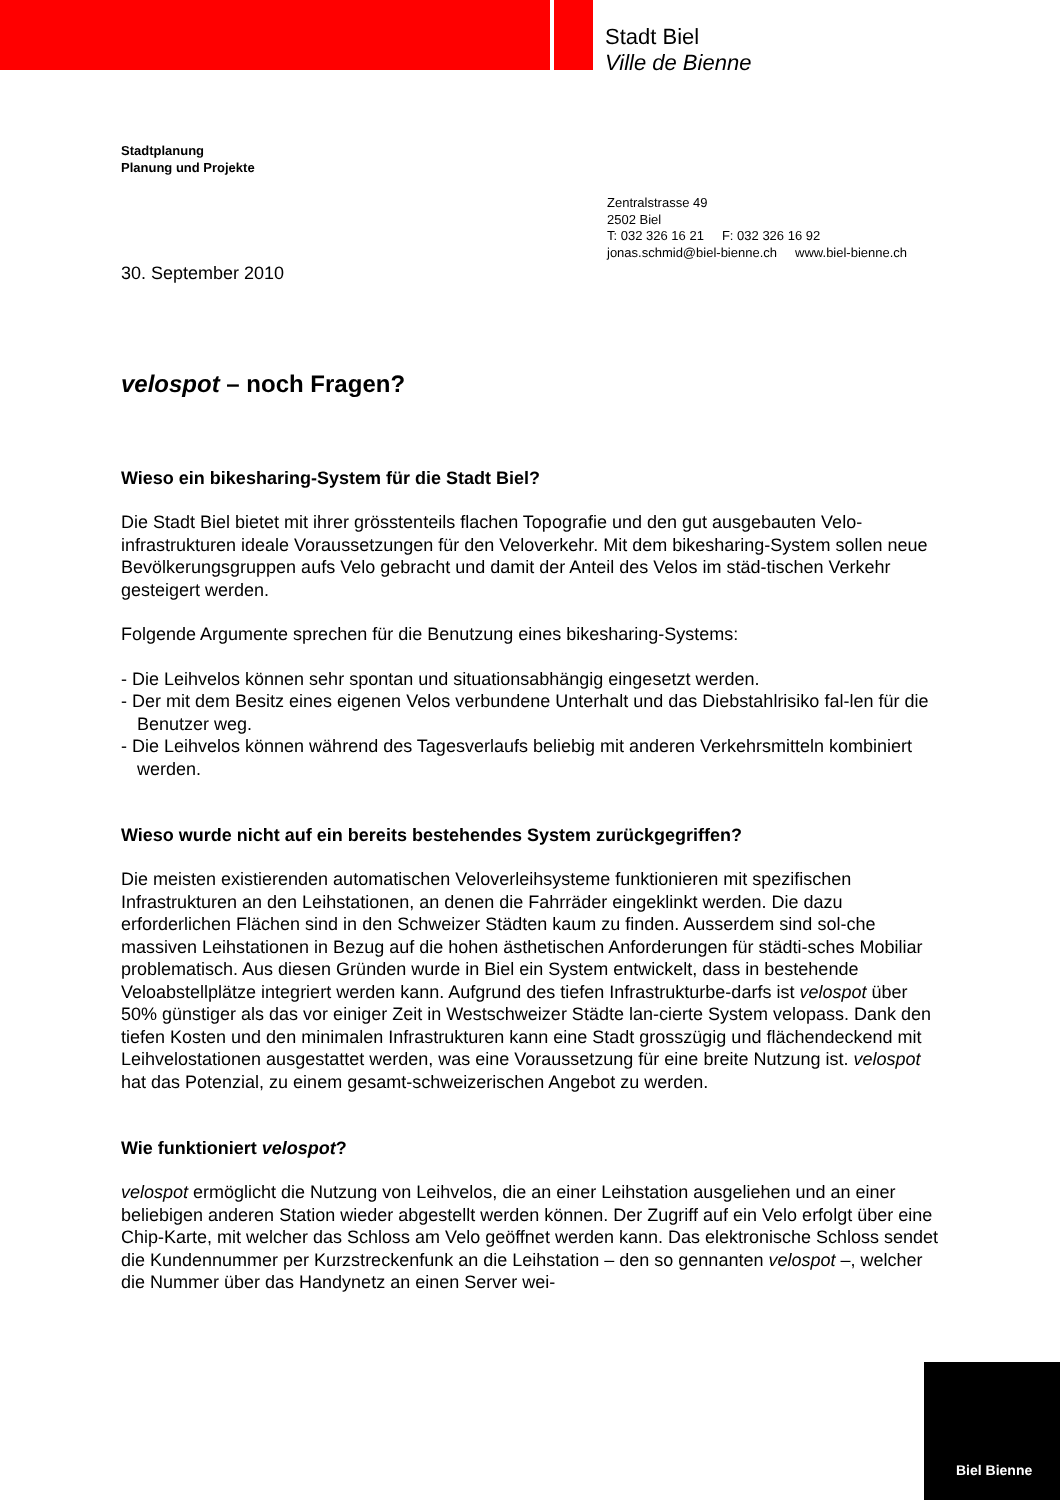Stadt Biel
Ville de Bienne
Stadtplanung
Planung und Projekte
Zentralstrasse 49
2502 Biel
T: 032 326 16 21 F: 032 326 16 92
jonas.schmid@biel-bienne.ch www.biel-bienne.ch
30. September 2010
velospot – noch Fragen?
Wieso ein bikesharing-System für die Stadt Biel?
Die Stadt Biel bietet mit ihrer grösstenteils flachen Topografie und den gut ausgebauten Velo-infrastrukturen ideale Voraussetzungen für den Veloverkehr. Mit dem bikesharing-System sollen neue Bevölkerungsgruppen aufs Velo gebracht und damit der Anteil des Velos im städ-tischen Verkehr gesteigert werden.
Folgende Argumente sprechen für die Benutzung eines bikesharing-Systems:
- Die Leihvelos können sehr spontan und situationsabhängig eingesetzt werden.
- Der mit dem Besitz eines eigenen Velos verbundene Unterhalt und das Diebstahlrisiko fal-len für die Benutzer weg.
- Die Leihvelos können während des Tagesverlaufs beliebig mit anderen Verkehrsmitteln kombiniert werden.
Wieso wurde nicht auf ein bereits bestehendes System zurückgegriffen?
Die meisten existierenden automatischen Veloverleihsysteme funktionieren mit spezifischen Infrastrukturen an den Leihstationen, an denen die Fahrräder eingeklinkt werden. Die dazu erforderlichen Flächen sind in den Schweizer Städten kaum zu finden. Ausserdem sind sol-che massiven Leihstationen in Bezug auf die hohen ästhetischen Anforderungen für städti-sches Mobiliar problematisch. Aus diesen Gründen wurde in Biel ein System entwickelt, dass in bestehende Veloabstellplätze integriert werden kann. Aufgrund des tiefen Infrastrukturbe-darfs ist velospot über 50% günstiger als das vor einiger Zeit in Westschweizer Städte lan-cierte System velopass. Dank den tiefen Kosten und den minimalen Infrastrukturen kann eine Stadt grosszügig und flächendeckend mit Leihvelostationen ausgestattet werden, was eine Voraussetzung für eine breite Nutzung ist. velospot hat das Potenzial, zu einem gesamt-schweizerischen Angebot zu werden.
Wie funktioniert velospot?
velospot ermöglicht die Nutzung von Leihvelos, die an einer Leihstation ausgeliehen und an einer beliebigen anderen Station wieder abgestellt werden können. Der Zugriff auf ein Velo erfolgt über eine Chip-Karte, mit welcher das Schloss am Velo geöffnet werden kann. Das elektronische Schloss sendet die Kundennummer per Kurzstreckenfunk an die Leihstation – den so gennanten velospot –, welcher die Nummer über das Handynetz an einen Server wei-
Biel Bienne